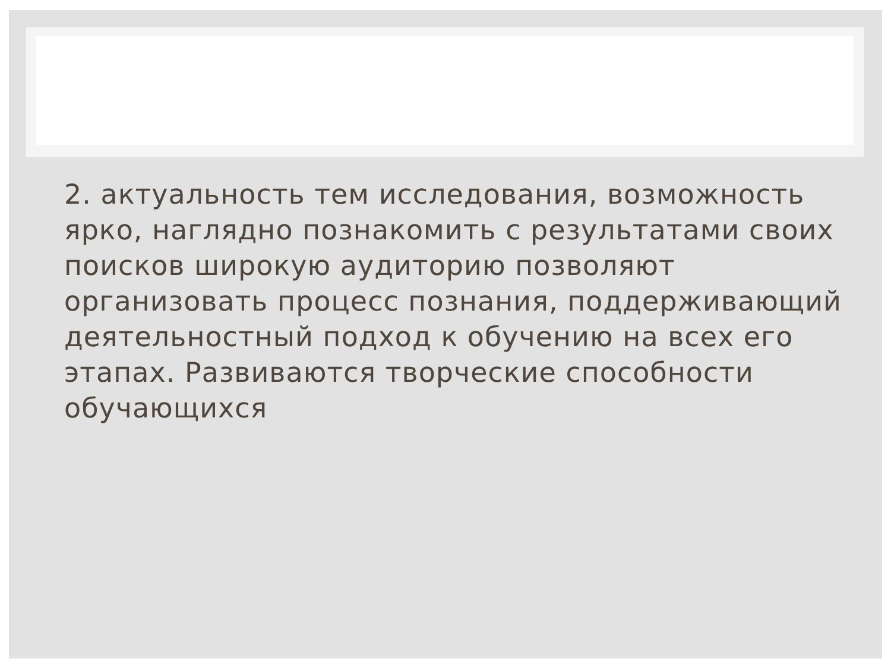2. актуальность тем исследования, возможность ярко, наглядно познакомить с результатами своих поисков широкую аудиторию позволяют организовать процесс познания, поддерживающий деятельностный подход к обучению на всех его этапах. Развиваются творческие способности обучающихся